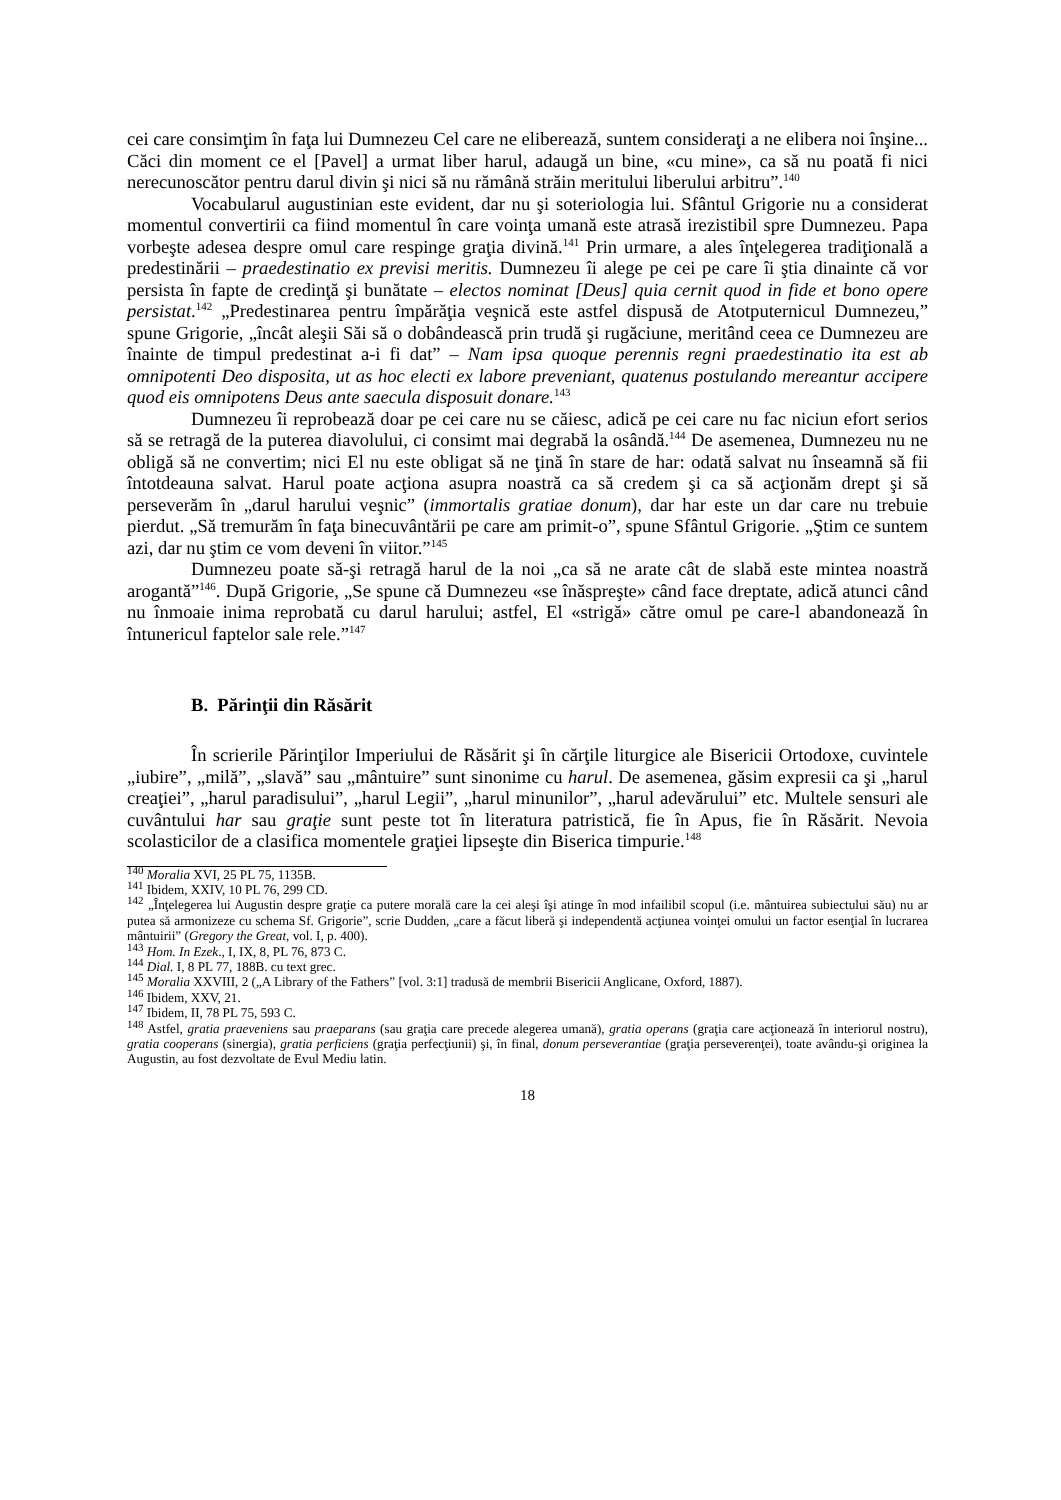cei care consimţim în faţa lui Dumnezeu Cel care ne eliberează, suntem consideraţi a ne elibera noi înşine... Căci din moment ce el [Pavel] a urmat liber harul, adaugă un bine, «cu mine», ca să nu poată fi nici nerecunoscător pentru darul divin şi nici să nu rămână străin meritului liberului arbitru”.<sup>140</sup>
Vocabularul augustinian este evident, dar nu şi soteriologia lui. Sfântul Grigorie nu a considerat momentul convertirii ca fiind momentul în care voinţa umană este atrasă irezistibil spre Dumnezeu. Papa vorbeşte adesea despre omul care respinge graţia divină.<sup>141</sup> Prin urmare, a ales înţelegerea tradiţională a predestinării – praedestinatio ex previsi meritis. Dumnezeu îi alege pe cei pe care îi ştia dinainte că vor persista în fapte de credinţă şi bunătate – electos nominat [Deus] quia cernit quod in fide et bono opere persistat.<sup>142</sup> „Predestinarea pentru împărăţia veşnică este astfel dispusă de Atotputernicul Dumnezeu,” spune Grigorie, „încât aleşii Săi să o dobândească prin trudă şi rugăciune, meritând ceea ce Dumnezeu are înainte de timpul predestinat a-i fi dat” – Nam ipsa quoque perennis regni praedestinatio ita est ab omnipotenti Deo disposita, ut as hoc electi ex labore preveniant, quatenus postulando mereantur accipere quod eis omnipotens Deus ante saecula disposuit donare.<sup>143</sup>
Dumnezeu îi reprobează doar pe cei care nu se căiesc, adică pe cei care nu fac niciun efort serios să se retragă de la puterea diavolului, ci consimt mai degrabă la osândă.<sup>144</sup> De asemenea, Dumnezeu nu ne obligă să ne convertim; nici El nu este obligat să ne ţină în stare de har: odată salvat nu înseamnă să fii întotdeauna salvat. Harul poate acţiona asupra noastră ca să credem şi ca să acţionăm drept şi să perseverăm în „darul harului veşnic” (immortalis gratiae donum), dar har este un dar care nu trebuie pierdut. „Să tremurăm în faţa binecuvântării pe care am primit-o”, spune Sfântul Grigorie. „Ştim ce suntem azi, dar nu ştim ce vom deveni în viitor.”<sup>145</sup>
Dumnezeu poate să-şi retragă harul de la noi „ca să ne arate cât de slabă este mintea noastră arogantă”<sup>146</sup>. După Grigorie, „Se spune că Dumnezeu «se înăspreşte» când face dreptate, adică atunci când nu înmoaie inima reprobată cu darul harului; astfel, El «strigă» către omul pe care-l abandonează în întunericul faptelor sale rele.”<sup>147</sup>
B. Părinţii din Răsărit
În scrierile Părinţilor Imperiului de Răsărit şi în cărţile liturgice ale Bisericii Ortodoxe, cuvintele „iubire”, „milă”, „slavă” sau „mântuire” sunt sinonime cu harul. De asemenea, găsim expresii ca şi „harul creaţiei”, „harul paradisului”, „harul Legii”, „harul minunilor”, „harul adevărului” etc. Multele sensuri ale cuvântului har sau graţie sunt peste tot în literatura patristică, fie în Apus, fie în Răsărit. Nevoia scolasticilor de a clasifica momentele graţiei lipseşte din Biserica timpurie.<sup>148</sup>
<sup>140</sup> Moralia XVI, 25 PL 75, 1135B.
<sup>141</sup> Ibidem, XXIV, 10 PL 76, 299 CD.
<sup>142</sup> „Înţelegerea lui Augustin despre graţie ca putere morală care la cei aleşi îşi atinge în mod infailibil scopul (i.e. mântuirea subiectului său) nu ar putea să armonizeze cu schema Sf. Grigorie”, scrie Dudden, „care a făcut liberă şi independentă acţiunea voinţei omului un factor esenţial în lucrarea mântuirii” (Gregory the Great, vol. I, p. 400).
<sup>143</sup> Hom. In Ezek., I, IX, 8, PL 76, 873 C.
<sup>144</sup> Dial. I, 8 PL 77, 188B. cu text grec.
<sup>145</sup> Moralia XXVIII, 2 („A Library of the Fathers” [vol. 3:1] tradusă de membrii Bisericii Anglicane, Oxford, 1887).
<sup>146</sup> Ibidem, XXV, 21.
<sup>147</sup> Ibidem, II, 78 PL 75, 593 C.
<sup>148</sup> Astfel, gratia praeveniens sau praeparans (sau graţia care precede alegerea umană), gratia operans (graţia care acţionează în interiorul nostru), gratia cooperans (sinergia), gratia perficiens (graţia perfecţiunii) şi, în final, donum perseverantiae (graţia perseverenţei), toate avându-şi originea la Augustin, au fost dezvoltate de Evul Mediu latin.
18